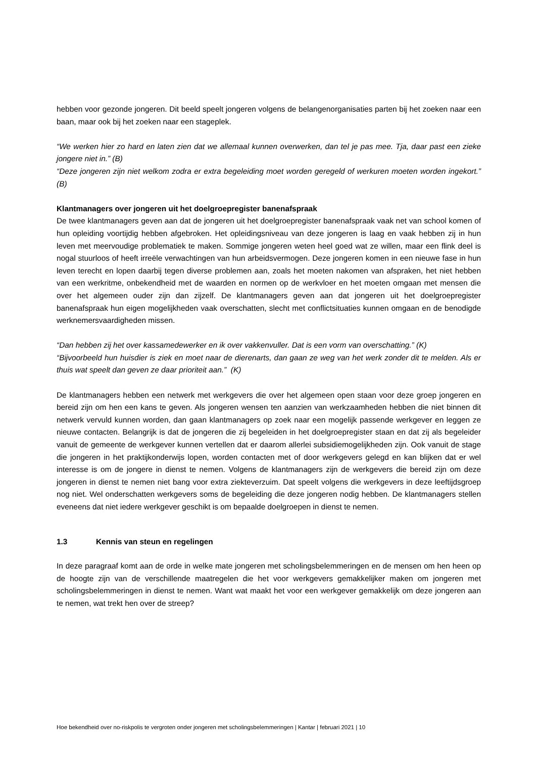hebben voor gezonde jongeren. Dit beeld speelt jongeren volgens de belangenorganisaties parten bij het zoeken naar een baan, maar ook bij het zoeken naar een stageplek.
“We werken hier zo hard en laten zien dat we allemaal kunnen overwerken, dan tel je pas mee. Tja, daar past een zieke jongere niet in.” (B)
“Deze jongeren zijn niet welkom zodra er extra begeleiding moet worden geregeld of werkuren moeten worden ingekort.” (B)
Klantmanagers over jongeren uit het doelgroepregister banenafspraak
De twee klantmanagers geven aan dat de jongeren uit het doelgroepregister banenafspraak vaak net van school komen of hun opleiding voortijdig hebben afgebroken. Het opleidingsniveau van deze jongeren is laag en vaak hebben zij in hun leven met meervoudige problematiek te maken. Sommige jongeren weten heel goed wat ze willen, maar een flink deel is nogal stuurloos of heeft irreële verwachtingen van hun arbeidsvermogen. Deze jongeren komen in een nieuwe fase in hun leven terecht en lopen daarbij tegen diverse problemen aan, zoals het moeten nakomen van afspraken, het niet hebben van een werkritme, onbekendheid met de waarden en normen op de werkvloer en het moeten omgaan met mensen die over het algemeen ouder zijn dan zijzelf. De klantmanagers geven aan dat jongeren uit het doelgroepregister banenafspraak hun eigen mogelijkheden vaak overschatten, slecht met conflictsituaties kunnen omgaan en de benodigde werknemersvaardigheden missen.
“Dan hebben zij het over kassamedewerker en ik over vakkenvuller. Dat is een vorm van overschatting.” (K)
“Bijvoorbeeld hun huisdier is ziek en moet naar de dierenarts, dan gaan ze weg van het werk zonder dit te melden. Als er thuis wat speelt dan geven ze daar prioriteit aan.” (K)
De klantmanagers hebben een netwerk met werkgevers die over het algemeen open staan voor deze groep jongeren en bereid zijn om hen een kans te geven. Als jongeren wensen ten aanzien van werkzaamheden hebben die niet binnen dit netwerk vervuld kunnen worden, dan gaan klantmanagers op zoek naar een mogelijk passende werkgever en leggen ze nieuwe contacten. Belangrijk is dat de jongeren die zij begeleiden in het doelgroepregister staan en dat zij als begeleider vanuit de gemeente de werkgever kunnen vertellen dat er daarom allerlei subsidiemogelijkheden zijn. Ook vanuit de stage die jongeren in het praktijkonderwijs lopen, worden contacten met of door werkgevers gelegd en kan blijken dat er wel interesse is om de jongere in dienst te nemen. Volgens de klantmanagers zijn de werkgevers die bereid zijn om deze jongeren in dienst te nemen niet bang voor extra ziekteverzuim. Dat speelt volgens die werkgevers in deze leeftijdsgroep nog niet. Wel onderschatten werkgevers soms de begeleiding die deze jongeren nodig hebben. De klantmanagers stellen eveneens dat niet iedere werkgever geschikt is om bepaalde doelgroepen in dienst te nemen.
1.3 Kennis van steun en regelingen
In deze paragraaf komt aan de orde in welke mate jongeren met scholingsbelemmeringen en de mensen om hen heen op de hoogte zijn van de verschillende maatregelen die het voor werkgevers gemakkelijker maken om jongeren met scholingsbelemmeringen in dienst te nemen. Want wat maakt het voor een werkgever gemakkelijk om deze jongeren aan te nemen, wat trekt hen over de streep?
Hoe bekendheid over no-riskpolis te vergroten onder jongeren met scholingsbelemmeringen | Kantar | februari 2021 | 10